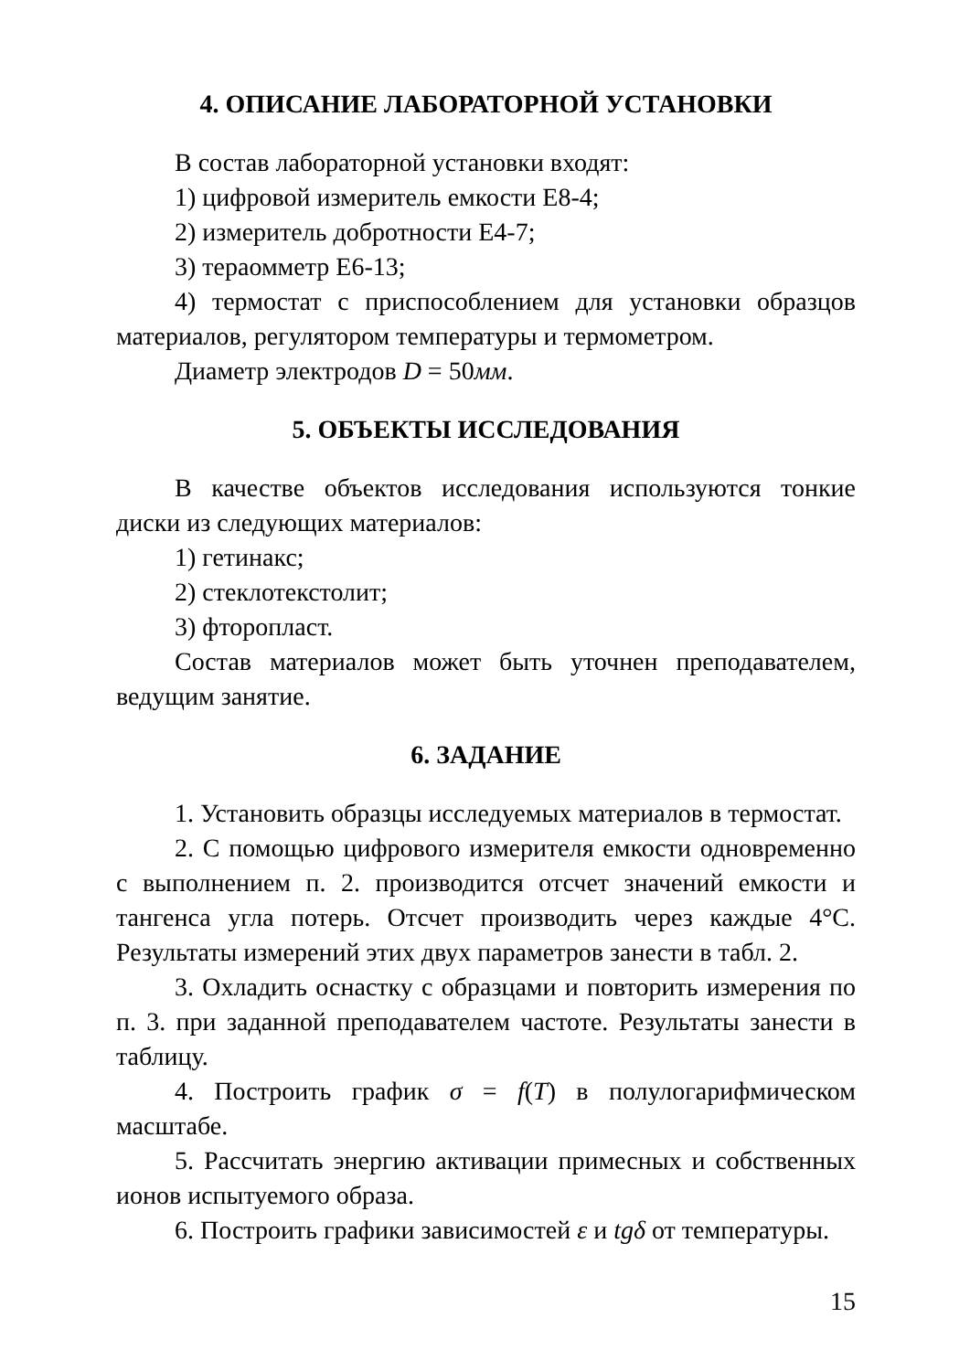4. ОПИСАНИЕ ЛАБОРАТОРНОЙ УСТАНОВКИ
В состав лабораторной установки входят:
1) цифровой измеритель емкости Е8-4;
2) измеритель добротности Е4-7;
3) тераомметр Е6-13;
4) термостат с приспособлением для установки образцов материалов, регулятором температуры и термометром.
Диаметр электродов D = 50мм.
5. ОБЪЕКТЫ ИССЛЕДОВАНИЯ
В качестве объектов исследования используются тонкие диски из следующих материалов:
1) гетинакс;
2) стеклотекстолит;
3) фторопласт.
Состав материалов может быть уточнен преподавателем, ведущим занятие.
6. ЗАДАНИЕ
1. Установить образцы исследуемых материалов в термостат.
2. С помощью цифрового измерителя емкости одновременно с выполнением п. 2. производится отсчет значений емкости и тангенса угла потерь. Отсчет производить через каждые 4°С. Результаты измерений этих двух параметров занести в табл. 2.
3. Охладить оснастку с образцами и повторить измерения по п. 3. при заданной преподавателем частоте. Результаты занести в таблицу.
4. Построить график σ = f(T) в полулогарифмическом масштабе.
5. Рассчитать энергию активации примесных и собственных ионов испытуемого образа.
6. Построить графики зависимостей ε и tgδ от температуры.
15